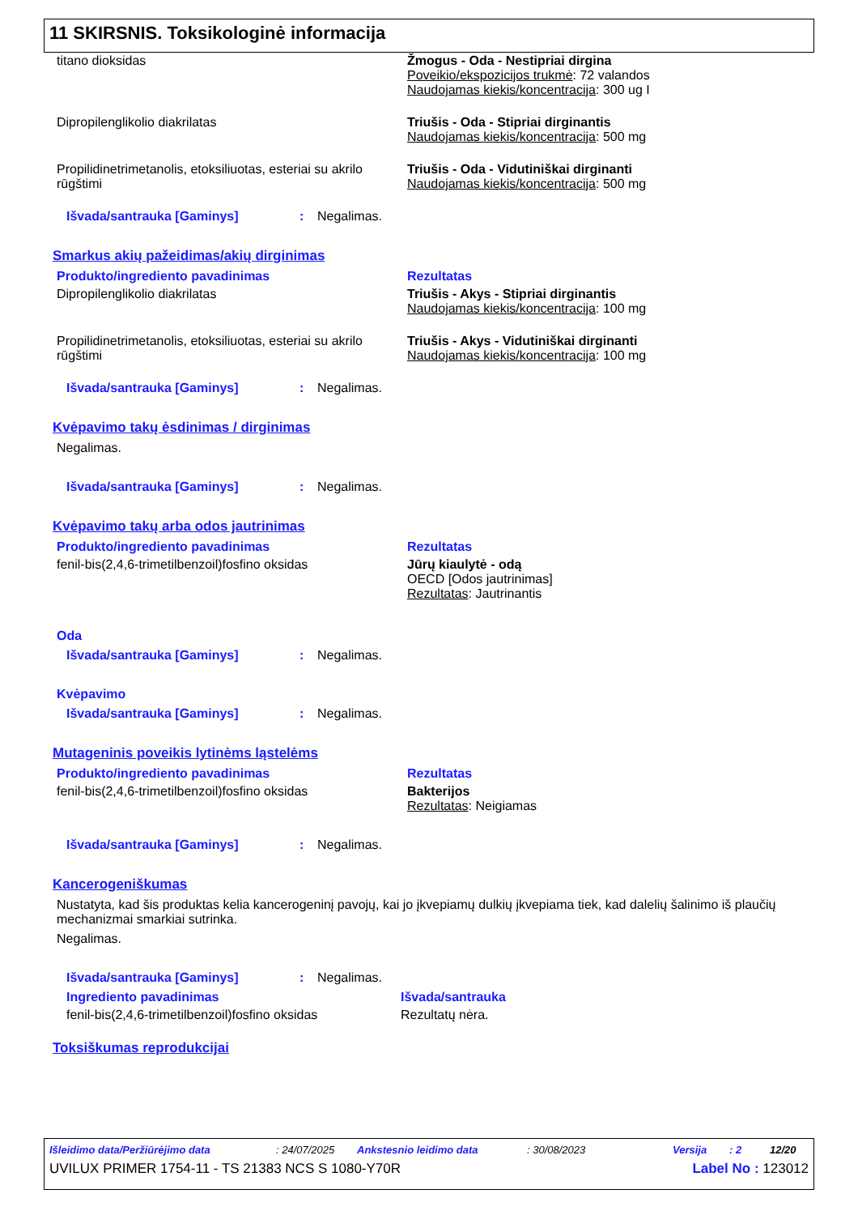11 SKIRSNIS. Toksikologinė informacija
titano dioksidas Žmogus - Oda - Nestipriai dirgina
Poveikio/ekspozicijos trukmė: 72 valandos
Naudojamas kiekis/koncentracija: 300 ug I
Dipropilenglikolio diakrilatas Triušis - Oda - Stipriai dirginantis
Naudojamas kiekis/koncentracija: 500 mg
Propilidinetrimetanolis, etoksiliuotas, esteriai su akrilo rūgštimi
Triušis - Oda - Vidutiniškai dirginanti
Naudojamas kiekis/koncentracija: 500 mg
Išvada/santrauka [Gaminys]: Negalimas.
Smarkus akių pažeidimas/akių dirginimas
Produkto/ingrediento pavadinimas Rezultatas
Dipropilenglikolio diakrilatas Triušis - Akys - Stipriai dirginantis
Naudojamas kiekis/koncentracija: 100 mg
Propilidinetrimetanolis, etoksiliuotas, esteriai su akrilo rūgštimi
Triušis - Akys - Vidutiniškai dirginanti
Naudojamas kiekis/koncentracija: 100 mg
Išvada/santrauka [Gaminys]: Negalimas.
Kvėpavimo takų ėsdinimas / dirginimas
Negalimas.
Išvada/santrauka [Gaminys]: Negalimas.
Kvėpavimo takų arba odos jautrinimas
Produkto/ingrediento pavadinimas Rezultatas
fenil-bis(2,4,6-trimetilbenzoil)fosfino oksidas
Jūrų kiaulytė - odą
OECD [Odos jautrinimas]
Rezultatas: Jautrinantis
Oda
Išvada/santrauka [Gaminys]: Negalimas.
Kvėpavimo
Išvada/santrauka [Gaminys]: Negalimas.
Mutageninis poveikis lytinėms ląstelėms
Produkto/ingrediento pavadinimas Rezultatas
fenil-bis(2,4,6-trimetilbenzoil)fosfino oksidas
Bakterijos
Rezultatas: Neigiamas
Išvada/santrauka [Gaminys]: Negalimas.
Kancerogeniškumas
Nustatyta, kad šis produktas kelia kancerogeninį pavojų, kai jo įkvepiamų dulkių įkvepiama tiek, kad dalelių šalinimo iš plaučių mechanizmai smarkiai sutrinka.
Negalimas.
Išvada/santrauka [Gaminys]: Negalimas.
Ingrediento pavadinimas Išvada/santrauka
fenil-bis(2,4,6-trimetilbenzoil)fosfino oksidas
Rezultatų nėra.
Toksiškumas reprodukcijai
Išleidimo data/Peržiūrėjimo data: 24/07/2025 Ankstesnio leidimo data: 30/08/2023 Versija: 2 12/20
UVILUX PRIMER 1754-11 - TS 21383 NCS S 1080-Y70R Label No : 123012